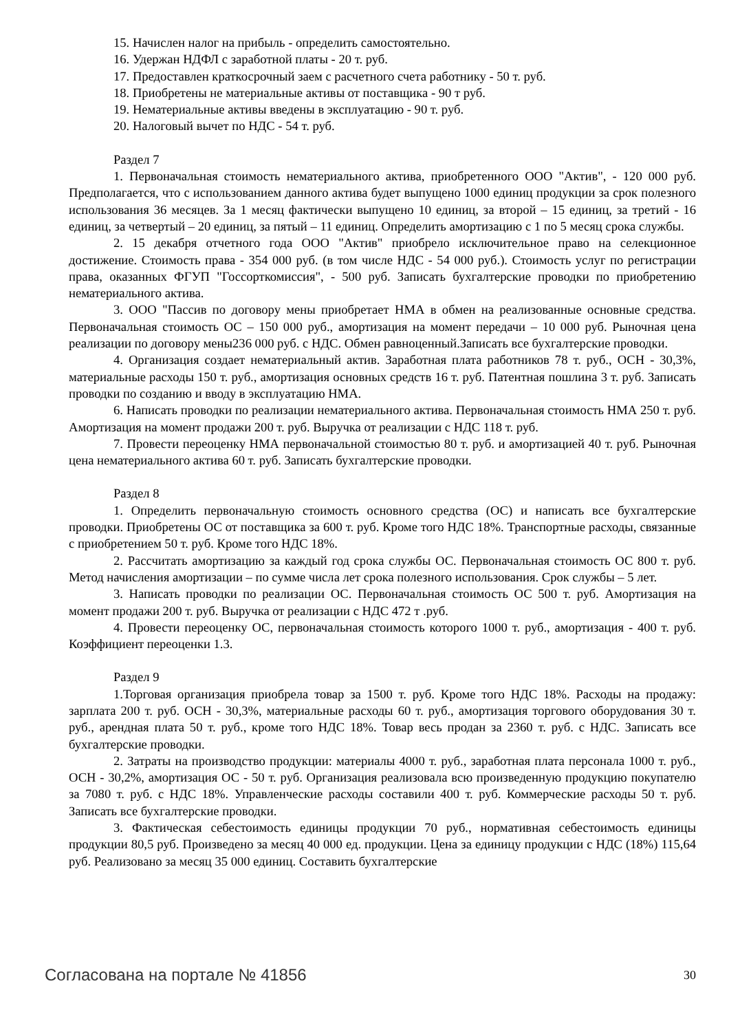15. Начислен налог на прибыль - определить самостоятельно.
16. Удержан НДФЛ с заработной платы - 20 т. руб.
17. Предоставлен краткосрочный заем с расчетного счета работнику - 50 т. руб.
18. Приобретены не материальные активы от поставщика - 90 т руб.
19. Нематериальные активы введены в эксплуатацию - 90 т. руб.
20. Налоговый вычет по НДС - 54 т. руб.
Раздел 7
1. Первоначальная стоимость нематериального актива, приобретенного ООО "Актив", - 120 000 руб. Предполагается, что с использованием данного актива будет выпущено 1000 единиц продукции за срок полезного использования 36 месяцев. За 1 месяц фактически выпущено 10 единиц, за второй – 15 единиц, за третий - 16 единиц, за четвертый – 20 единиц, за пятый – 11 единиц. Определить амортизацию с 1 по 5 месяц срока службы.
2. 15 декабря отчетного года ООО "Актив" приобрело исключительное право на селекционное достижение. Стоимость права - 354 000 руб. (в том числе НДС - 54 000 руб.). Стоимость услуг по регистрации права, оказанных ФГУП "Госсорткомиссия", - 500 руб. Записать бухгалтерские проводки по приобретению нематериального актива.
3. ООО "Пассив по договору мены приобретает НМА в обмен на реализованные основные средства. Первоначальная стоимость ОС – 150 000 руб., амортизация на момент передачи – 10 000 руб. Рыночная цена реализации по договору мены236 000 руб. с НДС. Обмен равноценный.Записать все бухгалтерские проводки.
4. Организация создает нематериальный актив. Заработная плата работников 78 т. руб., ОСН - 30,3%, материальные расходы 150 т. руб., амортизация основных средств 16 т. руб. Патентная пошлина 3 т. руб. Записать проводки по созданию и вводу в эксплуатацию НМА.
6. Написать проводки по реализации нематериального актива. Первоначальная стоимость НМА 250 т. руб. Амортизация на момент продажи 200 т. руб. Выручка от реализации с НДС 118 т. руб.
7. Провести переоценку НМА первоначальной стоимостью 80 т. руб. и амортизацией 40 т. руб. Рыночная цена нематериального актива 60 т. руб. Записать бухгалтерские проводки.
Раздел 8
1. Определить первоначальную стоимость основного средства (ОС) и написать все бухгалтерские проводки. Приобретены ОС от поставщика за 600 т. руб. Кроме того НДС 18%. Транспортные расходы, связанные с приобретением 50 т. руб. Кроме того НДС 18%.
2. Рассчитать амортизацию за каждый год срока службы ОС. Первоначальная стоимость ОС 800 т. руб. Метод начисления амортизации – по сумме числа лет срока полезного использования. Срок службы – 5 лет.
3. Написать проводки по реализации ОС. Первоначальная стоимость ОС 500 т. руб. Амортизация на момент продажи 200 т. руб. Выручка от реализации с НДС 472 т .руб.
4. Провести переоценку ОС, первоначальная стоимость которого 1000 т. руб., амортизация - 400 т. руб. Коэффициент переоценки 1.3.
Раздел 9
1.Торговая организация приобрела товар за 1500 т. руб. Кроме того НДС 18%. Расходы на продажу: зарплата 200 т. руб. ОСН - 30,3%, материальные расходы 60 т. руб., амортизация торгового оборудования 30 т. руб., арендная плата 50 т. руб., кроме того НДС 18%. Товар весь продан за 2360 т. руб. с НДС. Записать все бухгалтерские проводки.
2. Затраты на производство продукции: материалы 4000 т. руб., заработная плата персонала 1000 т. руб., ОСН - 30,2%, амортизация ОС - 50 т. руб. Организация реализовала всю произведенную продукцию покупателю за 7080 т. руб. с НДС 18%. Управленческие расходы составили 400 т. руб. Коммерческие расходы 50 т. руб. Записать все бухгалтерские проводки.
3. Фактическая себестоимость единицы продукции 70 руб., нормативная себестоимость единицы продукции 80,5 руб. Произведено за месяц 40 000 ед. продукции. Цена за единицу продукции с НДС (18%) 115,64 руб. Реализовано за месяц 35 000 единиц. Составить бухгалтерские
Согласована на портале № 41856 30